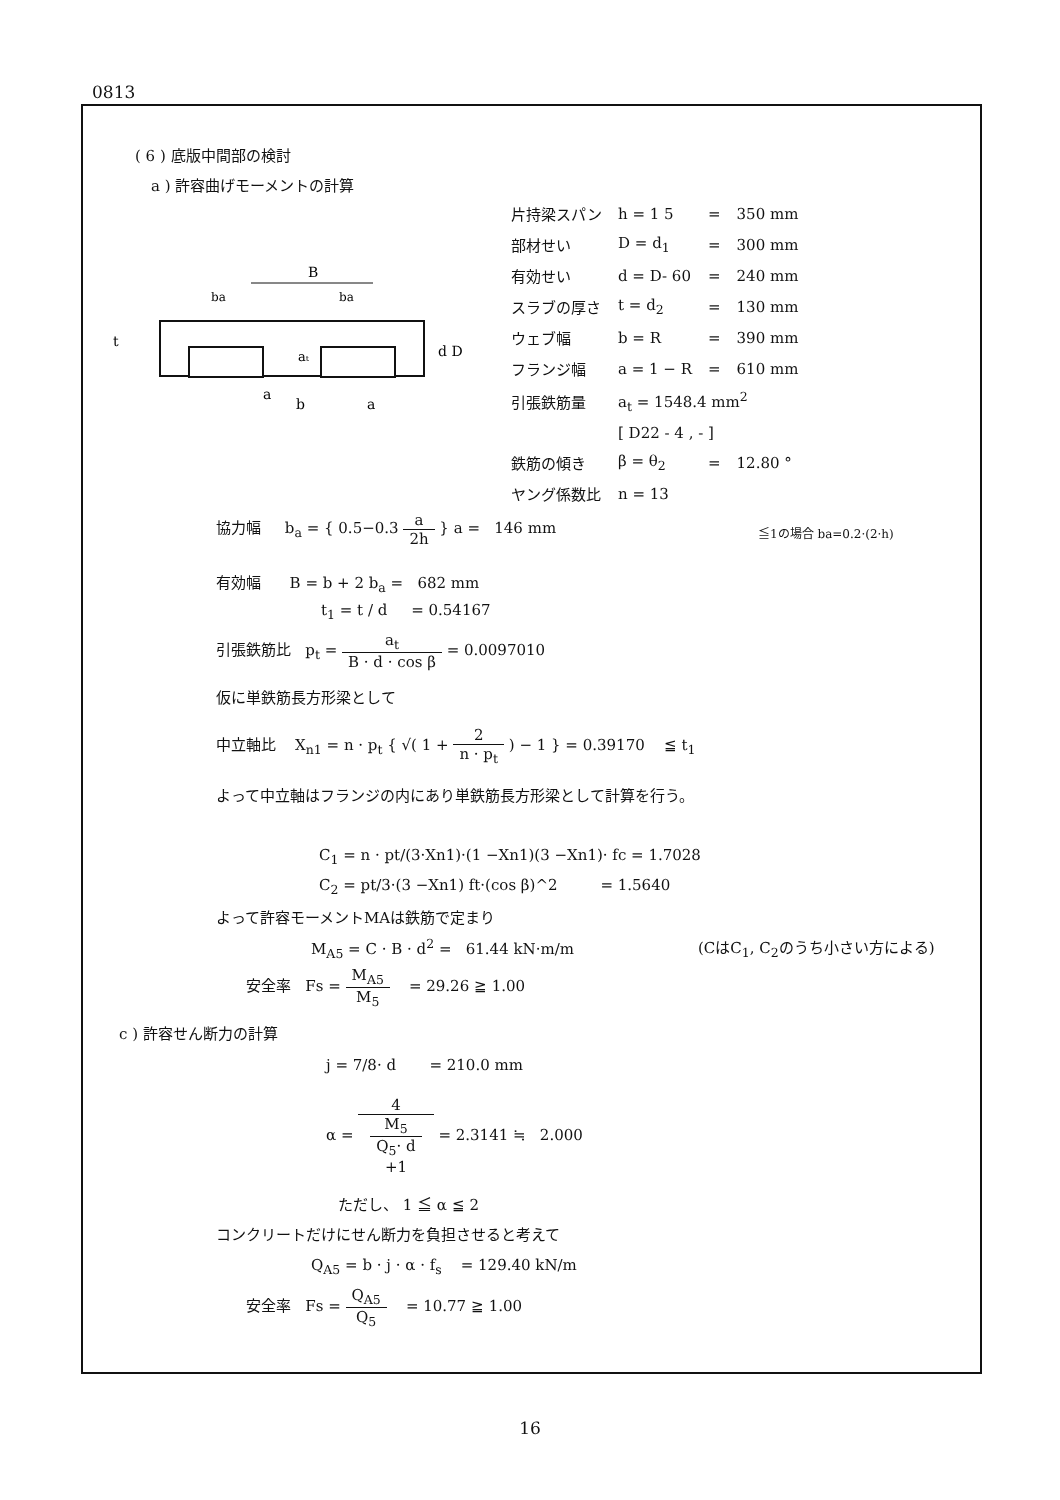0813
( 6 ) 底版中間部の検討
a ) 許容曲げモーメントの計算
B
a
b
a
aₜ
ba
ba
d D
t
| 片持梁スパン | h = 1 5 | = | 350 mm |
| 部材せい | D = d<sub>1</sub> | = | 300 mm |
| 有効せい | d = D- 60 | = | 240 mm |
| スラブの厚さ | t = d<sub>2</sub> | = | 130 mm |
| ウェブ幅 | b = R | = | 390 mm |
| フランジ幅 | a = 1 − R | = | 610 mm |
| 引張鉄筋量 | a<sub>t</sub> = 1548.4 mm<sup>2</sup> | | |
| | [ D22 - 4 , - ] | | |
| 鉄筋の傾き | β = θ<sub>2</sub> | = | 12.80 ° |
| ヤング係数比 | n = 13 | | |
協力幅 b<sub>a</sub> = { 0.5−0.3 a 2h } a = 146 mm
≦1の場合 ba=0.2·(2·h)
有効幅 B = b + 2 b<sub>a</sub> = 682 mm
t<sub>1</sub> = t / d = 0.54167
引張鉄筋比 p<sub>t</sub> = a<sub>t</sub> B · d · cos β = 0.0097010
仮に単鉄筋長方形梁として
中立軸比 X<sub>n1</sub> = n · p<sub>t</sub> { √( 1 + 2 n · p<sub>t</sub> ) − 1 } = 0.39170 ≦ t<sub>1</sub>
よって中立軸はフランジの内にあり単鉄筋長方形梁として計算を行う。
C<sub>1</sub> = n · pt/(3·Xn1)·(1 −Xn1)(3 −Xn1)· fc = 1.7028
C<sub>2</sub> = pt/3·(3 −Xn1) ft·(cos β)^2 = 1.5640
よって許容モーメントMAは鉄筋で定まり
M<sub>A5</sub> = C · B · d<sup>2</sup> = 61.44 kN·m/m (CはC<sub>1</sub>, C<sub>2</sub>のうち小さい方による)
安全率 Fs = M<sub>A5</sub> M<sub>5</sub> = 29.26 ≧ 1.00
c ) 許容せん断力の計算
j = 7/8· d = 210.0 mm
α = 4 M<sub>5</sub>
Q<sub>5</sub>· d
+1 = 2.3141 ≒ 2.000
ただし、 1 ≦ α ≦ 2
コンクリートだけにせん断力を負担させると考えて
Q<sub>A5</sub> = b · j · α · f<sub>s</sub> = 129.40 kN/m
安全率 Fs = Q<sub>A5</sub> Q<sub>5</sub> = 10.77 ≧ 1.00
16